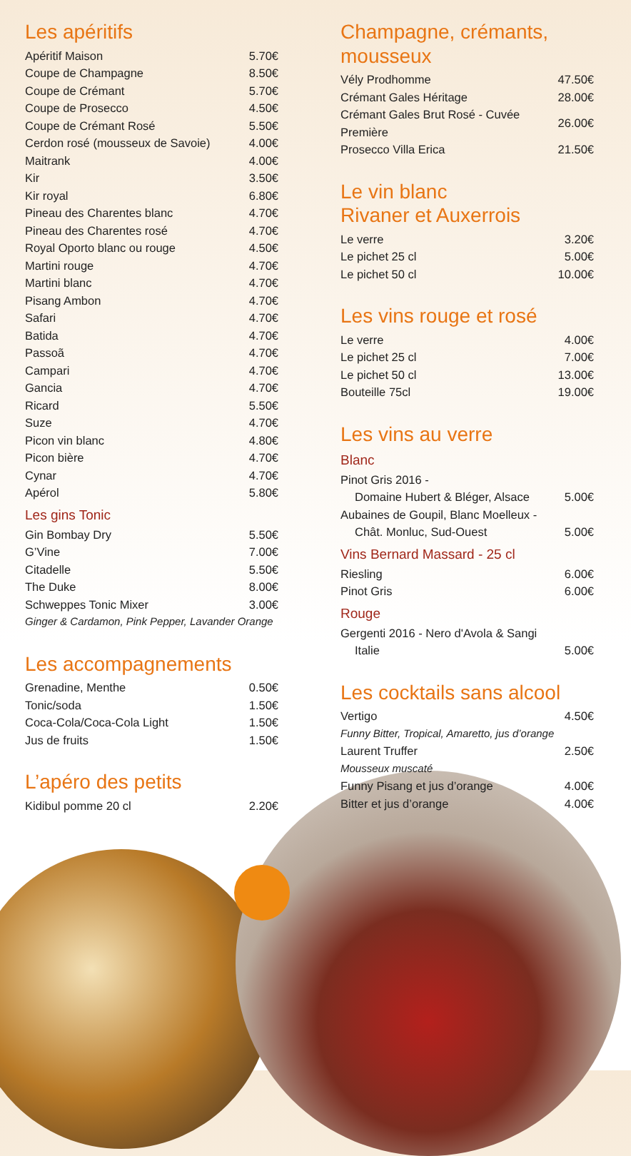Les apéritifs
| Apéritif Maison | 5.70€ |
| Coupe de Champagne | 8.50€ |
| Coupe de Crémant | 5.70€ |
| Coupe de Prosecco | 4.50€ |
| Coupe de Crémant Rosé | 5.50€ |
| Cerdon rosé (mousseux de Savoie) | 4.00€ |
| Maitrank | 4.00€ |
| Kir | 3.50€ |
| Kir royal | 6.80€ |
| Pineau des Charentes blanc | 4.70€ |
| Pineau des Charentes rosé | 4.70€ |
| Royal Oporto blanc ou rouge | 4.50€ |
| Martini rouge | 4.70€ |
| Martini blanc | 4.70€ |
| Pisang Ambon | 4.70€ |
| Safari | 4.70€ |
| Batida | 4.70€ |
| Passoã | 4.70€ |
| Campari | 4.70€ |
| Gancia | 4.70€ |
| Ricard | 5.50€ |
| Suze | 4.70€ |
| Picon vin blanc | 4.80€ |
| Picon bière | 4.70€ |
| Cynar | 4.70€ |
| Apérol | 5.80€ |
Les gins Tonic
| Gin Bombay Dry | 5.50€ |
| G’Vine | 7.00€ |
| Citadelle | 5.50€ |
| The Duke | 8.00€ |
| Schweppes Tonic Mixer | 3.00€ |
| Ginger & Cardamon, Pink Pepper, Lavander Orange | |
Les accompagnements
| Grenadine, Menthe | 0.50€ |
| Tonic/soda | 1.50€ |
| Coca-Cola/Coca-Cola Light | 1.50€ |
| Jus de fruits | 1.50€ |
L’apéro des petits
| Kidibul pomme 20 cl | 2.20€ |
Champagne, crémants, mousseux
| Vély Prodhomme | 47.50€ |
| Crémant Gales Héritage | 28.00€ |
| Crémant Gales Brut Rosé - Cuvée Première | 26.00€ |
| Prosecco Villa Erica | 21.50€ |
Le vin blanc
Rivaner et Auxerrois
| Le verre | 3.20€ |
| Le pichet 25 cl | 5.00€ |
| Le pichet 50 cl | 10.00€ |
Les vins rouge et rosé
| Le verre | 4.00€ |
| Le pichet 25 cl | 7.00€ |
| Le pichet 50 cl | 13.00€ |
| Bouteille 75cl | 19.00€ |
Les vins au verre
Blanc
| Pinot Gris 2016 - | |
| Domaine Hubert & Bléger, Alsace | 5.00€ |
| Aubaines de Goupil, Blanc Moelleux - | |
| Chât. Monluc, Sud-Ouest | 5.00€ |
Vins Bernard Massard - 25 cl
| Riesling | 6.00€ |
| Pinot Gris | 6.00€ |
Rouge
| Gergenti 2016 - Nero d'Avola & Sangi | |
| Italie | 5.00€ |
Les cocktails sans alcool
| Vertigo | 4.50€ |
| Funny Bitter, Tropical, Amaretto, jus d’orange | |
| Laurent Truffer | 2.50€ |
| Mousseux muscaté | |
| Funny Pisang et jus d’orange | 4.00€ |
| Bitter et jus d’orange | 4.00€ |